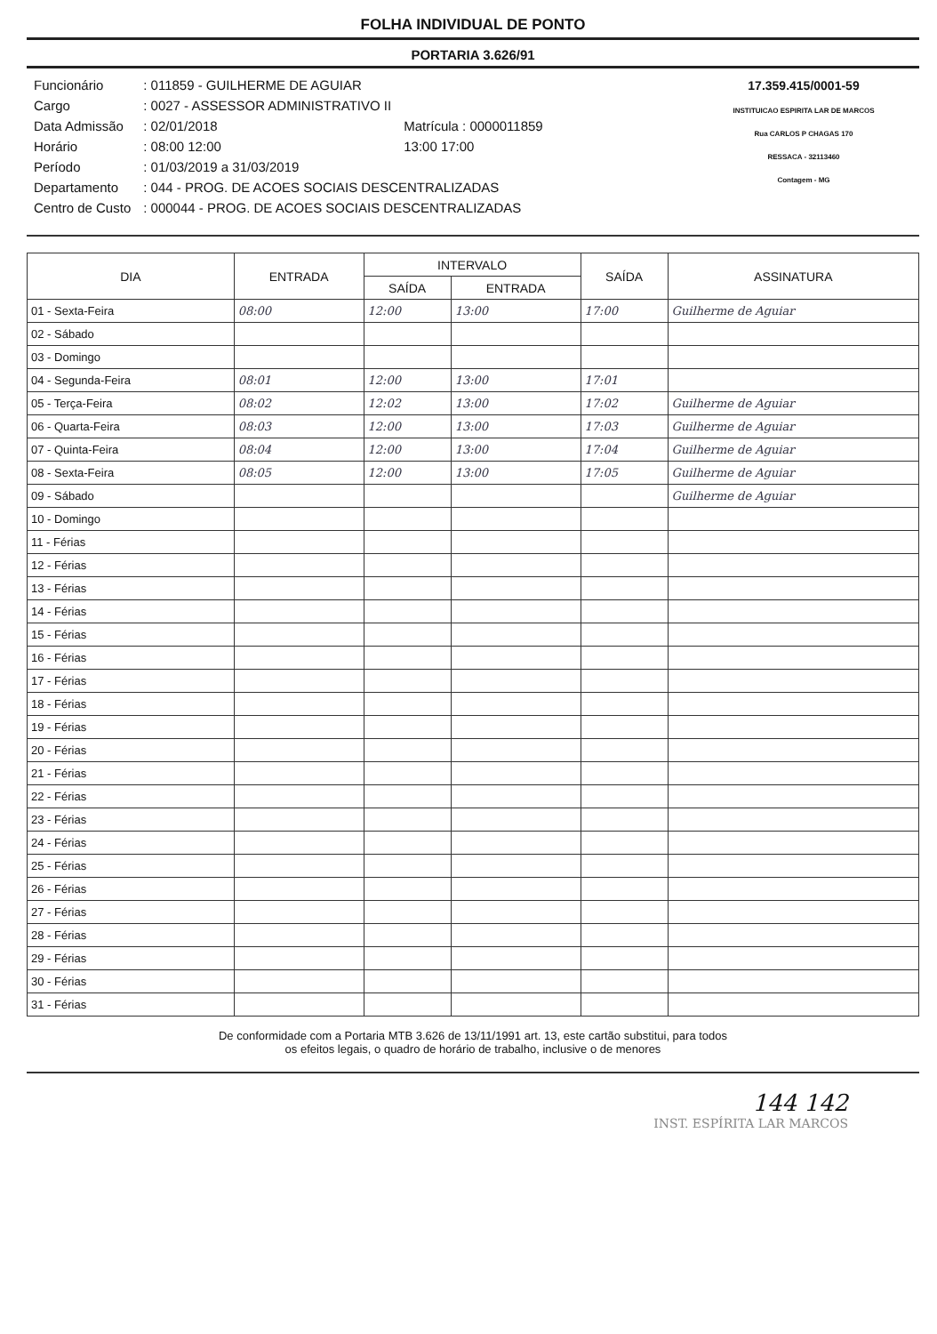FOLHA INDIVIDUAL DE PONTO
PORTARIA 3.626/91
| Funcionário | : 011859 - GUILHERME DE AGUIAR | |
| Cargo | : 0027 - ASSESSOR ADMINISTRATIVO II | |
| Data Admissão | : 02/01/2018 | Matrícula : 0000011859 |
| Horário | : 08:00 12:00 | 13:00 17:00 |
| Período | : 01/03/2019 a 31/03/2019 | |
| Departamento | : 044 - PROG. DE ACOES SOCIAIS DESCENTRALIZADAS | |
| Centro de Custo | : 000044 - PROG. DE ACOES SOCIAIS DESCENTRALIZADAS | |
17.359.415/0001-59
INSTITUICAO ESPIRITA LAR DE MARCOS
Rua CARLOS P CHAGAS 170
RESSACA - 32113460
Contagem - MG
| DIA | ENTRADA | INTERVALO | | SAÍDA | ASSINATURA |
| --- | --- | --- | --- | --- | --- |
| | | SAÍDA | ENTRADA | | |
| 01 - Sexta-Feira | 08:00 | 12:00 | 13:00 | 17:00 | Guilherme de Aguiar |
| 02 - Sábado | | | | | |
| 03 - Domingo | | | | | |
| 04 - Segunda-Feira | 08:01 | 12:00 | 13:00 | 17:01 | |
| 05 - Terça-Feira | 08:02 | 12:02 | 13:00 | 17:02 | Guilherme de Aguiar |
| 06 - Quarta-Feira | 08:03 | 12:00 | 13:00 | 17:03 | Guilherme de Aguiar |
| 07 - Quinta-Feira | 08:04 | 12:00 | 13:00 | 17:04 | Guilherme de Aguiar |
| 08 - Sexta-Feira | 08:05 | 12:00 | 13:00 | 17:05 | Guilherme de Aguiar |
| 09 - Sábado | | | | | Guilherme de Aguiar |
| 10 - Domingo | | | | | |
| 11 - Férias | | | | | |
| 12 - Férias | | | | | |
| 13 - Férias | | | | | |
| 14 - Férias | | | | | |
| 15 - Férias | | | | | |
| 16 - Férias | | | | | |
| 17 - Férias | | | | | |
| 18 - Férias | | | | | |
| 19 - Férias | | | | | |
| 20 - Férias | | | | | |
| 21 - Férias | | | | | |
| 22 - Férias | | | | | |
| 23 - Férias | | | | | |
| 24 - Férias | | | | | |
| 25 - Férias | | | | | |
| 26 - Férias | | | | | |
| 27 - Férias | | | | | |
| 28 - Férias | | | | | |
| 29 - Férias | | | | | |
| 30 - Férias | | | | | |
| 31 - Férias | | | | | |
De conformidade com a Portaria MTB 3.626 de 13/11/1991 art. 13, este cartão substitui, para todos
os efeitos legais, o quadro de horário de trabalho, inclusive o de menores
144 142
INST. ESPÍRITA LAR MARCOS